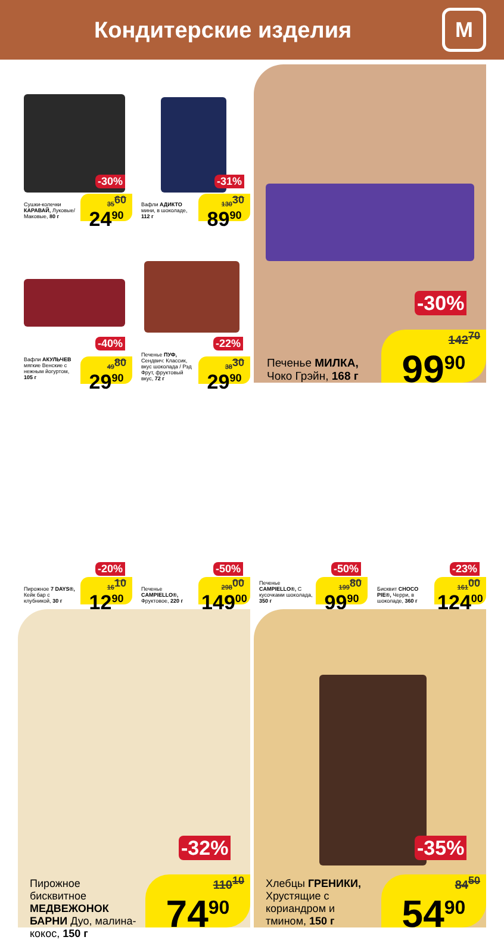Кондитерские изделия
М
-30%
Сушки-колечки КАРАВАЙ, Луковые/ Маковые, 80 г
35<sup>60</sup>
24<sup>90</sup>
-31%
Вафли АДИКТО мини, в шоколаде, 112 г
130<sup>30</sup>
89<sup>90</sup>
-40%
Вафли АКУЛЬЧЕВ мягкие Венские с нежным йогуртом, 105 г
49<sup>80</sup>
29<sup>90</sup>
-22%
Печенье ПУФ, Сендвич: Классик, вкус шоколада / Рэд Фрут, фруктовый вкус, 72 г
38<sup>30</sup>
29<sup>90</sup>
-30%
Печенье МИЛКА,
Чоко Грэйн, 168 г
142<sup>70</sup>
99<sup>90</sup>
-20%
Пирожное 7 DAYS®, Кейк бар с клубникой, 30 г
16<sup>10</sup>
12<sup>90</sup>
-50%
Печенье CAMPIELLO®, Фруктовое, 220 г
298<sup>00</sup>
149<sup>00</sup>
-50%
Печенье CAMPIELLO®, С кусочками шоколада, 350 г
199<sup>80</sup>
99<sup>90</sup>
-23%
Бисквит CHOCO PIE®, Черри, в шоколаде, 360 г
161<sup>00</sup>
124<sup>00</sup>
-32%
Пирожное бисквитное МЕДВЕЖОНОК БАРНИ Дуо, малина-кокос, 150 г
110<sup>10</sup>
74<sup>90</sup>
-35%
Хлебцы ГРЕНИКИ, Хрустящие с кориандром и тмином, 150 г
84<sup>50</sup>
54<sup>90</sup>